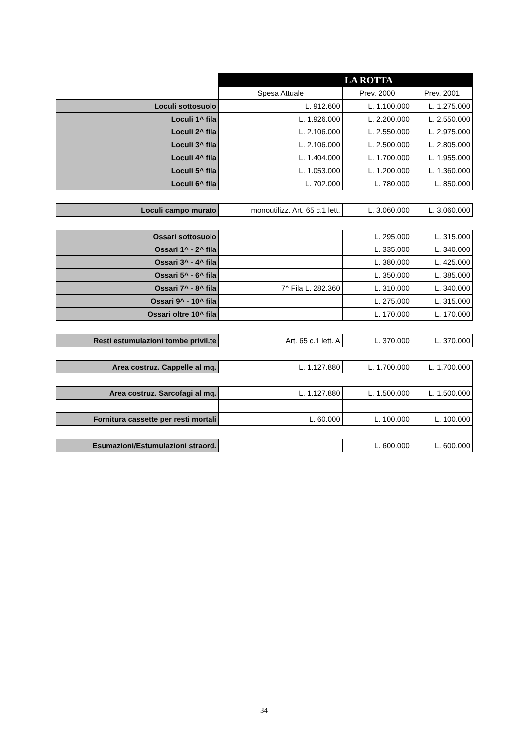| | | LA ROTTA | |
| | Spesa Attuale | Prev. 2000 | Prev. 2001 |
| Loculi sottosuolo | L. 912.600 | L. 1.100.000 | L. 1.275.000 |
| Loculi 1^ fila | L. 1.926.000 | L. 2.200.000 | L. 2.550.000 |
| Loculi 2^ fila | L. 2.106.000 | L. 2.550.000 | L. 2.975.000 |
| Loculi 3^ fila | L. 2.106.000 | L. 2.500.000 | L. 2.805.000 |
| Loculi 4^ fila | L. 1.404.000 | L. 1.700.000 | L. 1.955.000 |
| Loculi 5^ fila | L. 1.053.000 | L. 1.200.000 | L. 1.360.000 |
| Loculi 6^ fila | L. 702.000 | L. 780.000 | L. 850.000 |
| Loculi campo murato | monoutilizz. Art. 65 c.1 lett. | L. 3.060.000 | L. 3.060.000 |
| Ossari sottosuolo | | L. 295.000 | L. 315.000 |
| Ossari 1^ - 2^ fila | | L. 335.000 | L. 340.000 |
| Ossari 3^ - 4^ fila | | L. 380.000 | L. 425.000 |
| Ossari 5^ - 6^ fila | | L. 350.000 | L. 385.000 |
| Ossari 7^ - 8^ fila | 7^ Fila L. 282.360 | L. 310.000 | L. 340.000 |
| Ossari 9^ - 10^ fila | | L. 275.000 | L. 315.000 |
| Ossari oltre 10^ fila | | L. 170.000 | L. 170.000 |
| Resti estumulazioni tombe privil.te | Art. 65 c.1 lett. A | L. 370.000 | L. 370.000 |
| Area costruz. Cappelle al mq. | L. 1.127.880 | L. 1.700.000 | L. 1.700.000 |
| Area costruz. Sarcofagi al mq. | L. 1.127.880 | L. 1.500.000 | L. 1.500.000 |
| Fornitura cassette per resti mortali | L. 60.000 | L. 100.000 | L. 100.000 |
| Esumazioni/Estumulazioni straord. | | L. 600.000 | L. 600.000 |
34